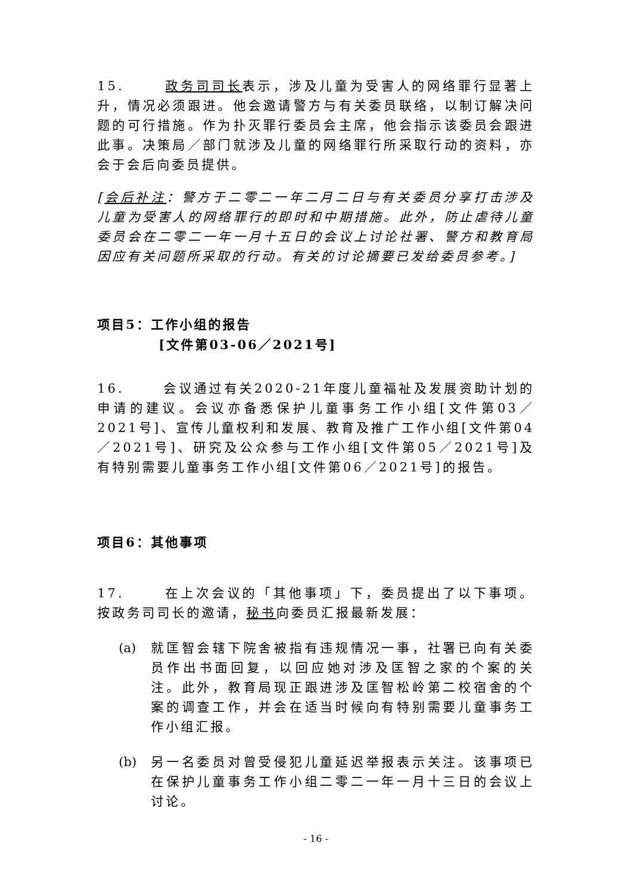15. 政务司司长表示，涉及儿童为受害人的网络罪行显著上升，情况必须跟进。他会邀请警方与有关委员联络，以制订解决问题的可行措施。作为扑灭罪行委员会主席，他会指示该委员会跟进此事。决策局／部门就涉及儿童的网络罪行所采取行动的资料，亦会于会后向委员提供。
[会后补注：警方于二零二一年二月二日与有关委员分享打击涉及儿童为受害人的网络罪行的即时和中期措施。此外，防止虐待儿童委员会在二零二一年一月十五日的会议上讨论社署、警方和教育局因应有关问题所采取的行动。有关的讨论摘要已发给委员参考。]
项目5：工作小组的报告
[文件第03-06／2021号]
16. 会议通过有关2020-21年度儿童福祉及发展资助计划的申请的建议。会议亦备悉保护儿童事务工作小组[文件第03／2021号]、宣传儿童权利和发展、教育及推广工作小组[文件第04／2021号]、研究及公众参与工作小组[文件第05／2021号]及有特别需要儿童事务工作小组[文件第06／2021号]的报告。
项目6：其他事项
17. 在上次会议的「其他事项」下，委员提出了以下事项。按政务司司长的邀请，秘书向委员汇报最新发展：
(a) 就匡智会辖下院舍被指有违规情况一事，社署已向有关委员作出书面回复，以回应她对涉及匡智之家的个案的关注。此外，教育局现正跟进涉及匡智松岭第二校宿舍的个案的调查工作，并会在适当时候向有特别需要儿童事务工作小组汇报。
(b) 另一名委员对曾受侵犯儿童延迟举报表示关注。该事项已在保护儿童事务工作小组二零二一年一月十三日的会议上讨论。
- 16 -